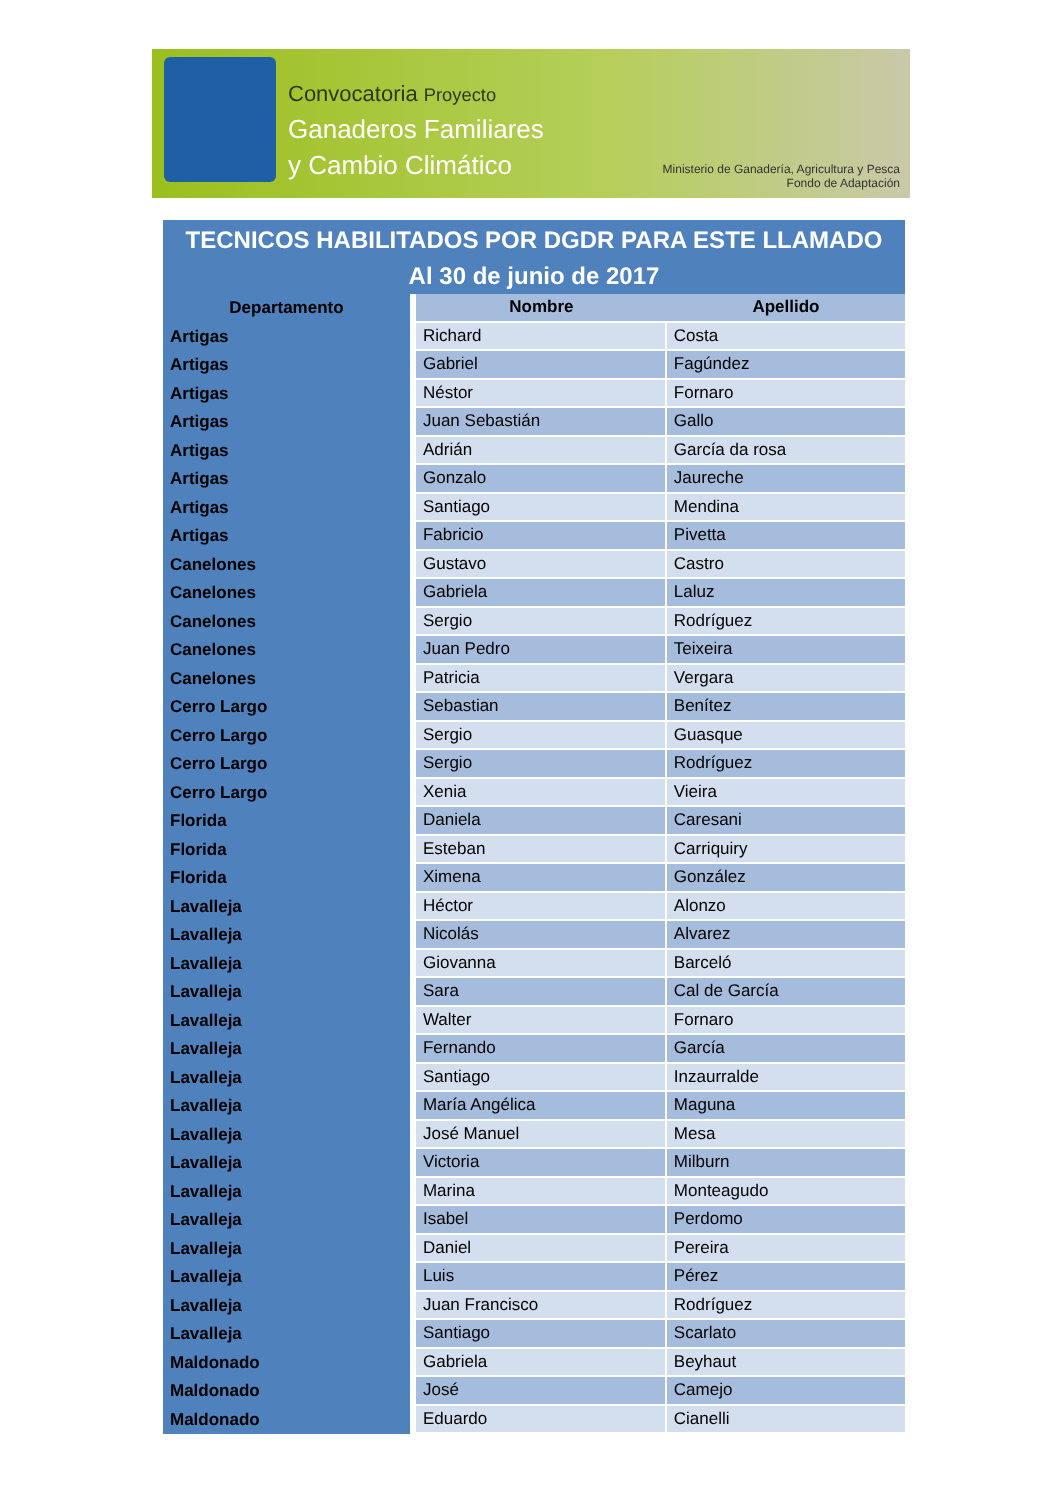Convocatoria Proyecto
Ganaderos Familiares
y Cambio Climático
Ministerio de Ganadería, Agricultura y Pesca
Fondo de Adaptación
TECNICOS HABILITADOS POR DGDR PARA ESTE LLAMADO
Al 30 de junio de 2017
| Departamento | Nombre | Apellido |
| --- | --- | --- |
| Artigas | Richard | Costa |
| Artigas | Gabriel | Fagúndez |
| Artigas | Néstor | Fornaro |
| Artigas | Juan Sebastián | Gallo |
| Artigas | Adrián | García da rosa |
| Artigas | Gonzalo | Jaureche |
| Artigas | Santiago | Mendina |
| Artigas | Fabricio | Pivetta |
| Canelones | Gustavo | Castro |
| Canelones | Gabriela | Laluz |
| Canelones | Sergio | Rodríguez |
| Canelones | Juan Pedro | Teixeira |
| Canelones | Patricia | Vergara |
| Cerro Largo | Sebastian | Benítez |
| Cerro Largo | Sergio | Guasque |
| Cerro Largo | Sergio | Rodríguez |
| Cerro Largo | Xenia | Vieira |
| Florida | Daniela | Caresani |
| Florida | Esteban | Carriquiry |
| Florida | Ximena | González |
| Lavalleja | Héctor | Alonzo |
| Lavalleja | Nicolás | Alvarez |
| Lavalleja | Giovanna | Barceló |
| Lavalleja | Sara | Cal de García |
| Lavalleja | Walter | Fornaro |
| Lavalleja | Fernando | García |
| Lavalleja | Santiago | Inzaurralde |
| Lavalleja | María Angélica | Maguna |
| Lavalleja | José Manuel | Mesa |
| Lavalleja | Victoria | Milburn |
| Lavalleja | Marina | Monteagudo |
| Lavalleja | Isabel | Perdomo |
| Lavalleja | Daniel | Pereira |
| Lavalleja | Luis | Pérez |
| Lavalleja | Juan Francisco | Rodríguez |
| Lavalleja | Santiago | Scarlato |
| Maldonado | Gabriela | Beyhaut |
| Maldonado | José | Camejo |
| Maldonado | Eduardo | Cianelli |